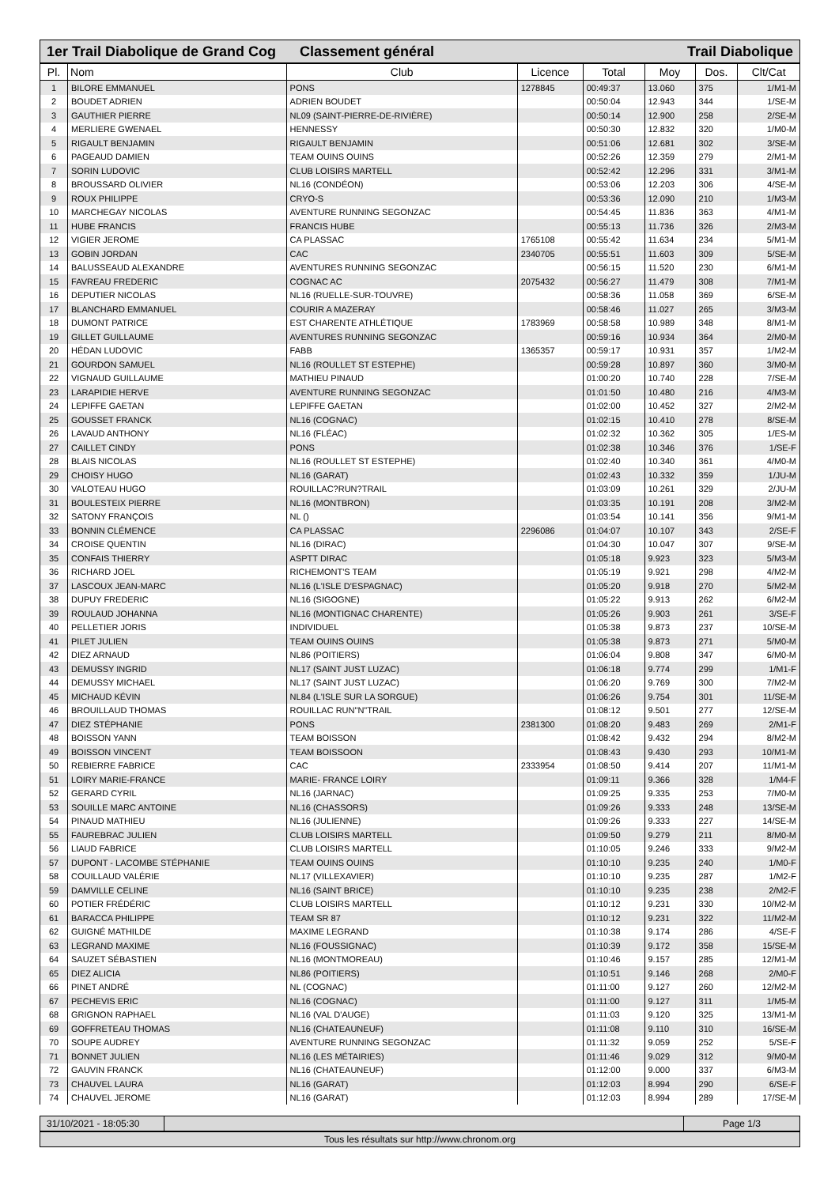1er Trail Diabolique de Grand Cog
Classement général Trail Diabolique
| Pl. | Nom | Club | Licence | Total | Moy | Dos. | Clt/Cat |
| --- | --- | --- | --- | --- | --- | --- | --- |
| 1 | BILORE EMMANUEL | PONS | 1278845 | 00:49:37 | 13.060 | 375 | 1/M1-M |
| 2 | BOUDET ADRIEN | ADRIEN BOUDET | | 00:50:04 | 12.943 | 344 | 1/SE-M |
| 3 | GAUTHIER PIERRE | NL09 (SAINT-PIERRE-DE-RIVIÈRE) | | 00:50:14 | 12.900 | 258 | 2/SE-M |
| 4 | MERLIERE GWENAEL | HENNESSY | | 00:50:30 | 12.832 | 320 | 1/M0-M |
| 5 | RIGAULT BENJAMIN | RIGAULT BENJAMIN | | 00:51:06 | 12.681 | 302 | 3/SE-M |
| 6 | PAGEAUD DAMIEN | TEAM OUINS OUINS | | 00:52:26 | 12.359 | 279 | 2/M1-M |
| 7 | SORIN LUDOVIC | CLUB LOISIRS MARTELL | | 00:52:42 | 12.296 | 331 | 3/M1-M |
| 8 | BROUSSARD OLIVIER | NL16 (CONDÉON) | | 00:53:06 | 12.203 | 306 | 4/SE-M |
| 9 | ROUX PHILIPPE | CRYO-S | | 00:53:36 | 12.090 | 210 | 1/M3-M |
| 10 | MARCHEGAY NICOLAS | AVENTURE RUNNING SEGONZAC | | 00:54:45 | 11.836 | 363 | 4/M1-M |
| 11 | HUBE FRANCIS | FRANCIS HUBE | | 00:55:13 | 11.736 | 326 | 2/M3-M |
| 12 | VIGIER JEROME | CA PLASSAC | 1765108 | 00:55:42 | 11.634 | 234 | 5/M1-M |
| 13 | GOBIN JORDAN | CAC | 2340705 | 00:55:51 | 11.603 | 309 | 5/SE-M |
| 14 | BALUSSEAUD ALEXANDRE | AVENTURES RUNNING SEGONZAC | | 00:56:15 | 11.520 | 230 | 6/M1-M |
| 15 | FAVREAU FREDERIC | COGNAC AC | 2075432 | 00:56:27 | 11.479 | 308 | 7/M1-M |
| 16 | DEPUTIER NICOLAS | NL16 (RUELLE-SUR-TOUVRE) | | 00:58:36 | 11.058 | 369 | 6/SE-M |
| 17 | BLANCHARD EMMANUEL | COURIR A MAZERAY | | 00:58:46 | 11.027 | 265 | 3/M3-M |
| 18 | DUMONT PATRICE | EST CHARENTE ATHLÉTIQUE | 1783969 | 00:58:58 | 10.989 | 348 | 8/M1-M |
| 19 | GILLET GUILLAUME | AVENTURES RUNNING SEGONZAC | | 00:59:16 | 10.934 | 364 | 2/M0-M |
| 20 | HÉDAN LUDOVIC | FABB | 1365357 | 00:59:17 | 10.931 | 357 | 1/M2-M |
| 21 | GOURDON SAMUEL | NL16 (ROULLET ST ESTEPHE) | | 00:59:28 | 10.897 | 360 | 3/M0-M |
| 22 | VIGNAUD GUILLAUME | MATHIEU PINAUD | | 01:00:20 | 10.740 | 228 | 7/SE-M |
| 23 | LARAPIDIE HERVE | AVENTURE RUNNING SEGONZAC | | 01:01:50 | 10.480 | 216 | 4/M3-M |
| 24 | LEPIFFE GAETAN | LEPIFFE GAETAN | | 01:02:00 | 10.452 | 327 | 2/M2-M |
| 25 | GOUSSET FRANCK | NL16 (COGNAC) | | 01:02:15 | 10.410 | 278 | 8/SE-M |
| 26 | LAVAUD ANTHONY | NL16 (FLÉAC) | | 01:02:32 | 10.362 | 305 | 1/ES-M |
| 27 | CAILLET CINDY | PONS | | 01:02:38 | 10.346 | 376 | 1/SE-F |
| 28 | BLAIS NICOLAS | NL16 (ROULLET ST ESTEPHE) | | 01:02:40 | 10.340 | 361 | 4/M0-M |
| 29 | CHOISY HUGO | NL16 (GARAT) | | 01:02:43 | 10.332 | 359 | 1/JU-M |
| 30 | VALOTEAU HUGO | ROUILLAC?RUN?TRAIL | | 01:03:09 | 10.261 | 329 | 2/JU-M |
| 31 | BOULESTEIX PIERRE | NL16 (MONTBRON) | | 01:03:35 | 10.191 | 208 | 3/M2-M |
| 32 | SATONY FRANÇOIS | NL () | | 01:03:54 | 10.141 | 356 | 9/M1-M |
| 33 | BONNIN CLÉMENCE | CA PLASSAC | 2296086 | 01:04:07 | 10.107 | 343 | 2/SE-F |
| 34 | CROISE QUENTIN | NL16 (DIRAC) | | 01:04:30 | 10.047 | 307 | 9/SE-M |
| 35 | CONFAIS THIERRY | ASPTT DIRAC | | 01:05:18 | 9.923 | 323 | 5/M3-M |
| 36 | RICHARD JOEL | RICHEMONT'S TEAM | | 01:05:19 | 9.921 | 298 | 4/M2-M |
| 37 | LASCOUX JEAN-MARC | NL16 (L'ISLE D'ESPAGNAC) | | 01:05:20 | 9.918 | 270 | 5/M2-M |
| 38 | DUPUY FREDERIC | NL16 (SIGOGNE) | | 01:05:22 | 9.913 | 262 | 6/M2-M |
| 39 | ROULAUD JOHANNA | NL16 (MONTIGNAC CHARENTE) | | 01:05:26 | 9.903 | 261 | 3/SE-F |
| 40 | PELLETIER JORIS | INDIVIDUEL | | 01:05:38 | 9.873 | 237 | 10/SE-M |
| 41 | PILET JULIEN | TEAM OUINS OUINS | | 01:05:38 | 9.873 | 271 | 5/M0-M |
| 42 | DIEZ ARNAUD | NL86 (POITIERS) | | 01:06:04 | 9.808 | 347 | 6/M0-M |
| 43 | DEMUSSY INGRID | NL17 (SAINT JUST LUZAC) | | 01:06:18 | 9.774 | 299 | 1/M1-F |
| 44 | DEMUSSY MICHAEL | NL17 (SAINT JUST LUZAC) | | 01:06:20 | 9.769 | 300 | 7/M2-M |
| 45 | MICHAUD KÉVIN | NL84 (L'ISLE SUR LA SORGUE) | | 01:06:26 | 9.754 | 301 | 11/SE-M |
| 46 | BROUILLAUD THOMAS | ROUILLAC RUN"N"TRAIL | | 01:08:12 | 9.501 | 277 | 12/SE-M |
| 47 | DIEZ STÉPHANIE | PONS | 2381300 | 01:08:20 | 9.483 | 269 | 2/M1-F |
| 48 | BOISSON YANN | TEAM BOISSON | | 01:08:42 | 9.432 | 294 | 8/M2-M |
| 49 | BOISSON VINCENT | TEAM BOISSOON | | 01:08:43 | 9.430 | 293 | 10/M1-M |
| 50 | REBIERRE FABRICE | CAC | 2333954 | 01:08:50 | 9.414 | 207 | 11/M1-M |
| 51 | LOIRY MARIE-FRANCE | MARIE- FRANCE LOIRY | | 01:09:11 | 9.366 | 328 | 1/M4-F |
| 52 | GERARD CYRIL | NL16 (JARNAC) | | 01:09:25 | 9.335 | 253 | 7/M0-M |
| 53 | SOUILLE MARC ANTOINE | NL16 (CHASSORS) | | 01:09:26 | 9.333 | 248 | 13/SE-M |
| 54 | PINAUD MATHIEU | NL16 (JULIENNE) | | 01:09:26 | 9.333 | 227 | 14/SE-M |
| 55 | FAUREBRAC JULIEN | CLUB LOISIRS MARTELL | | 01:09:50 | 9.279 | 211 | 8/M0-M |
| 56 | LIAUD FABRICE | CLUB LOISIRS MARTELL | | 01:10:05 | 9.246 | 333 | 9/M2-M |
| 57 | DUPONT - LACOMBE STÉPHANIE | TEAM OUINS OUINS | | 01:10:10 | 9.235 | 240 | 1/M0-F |
| 58 | COUILLAUD VALÉRIE | NL17 (VILLEXAVIER) | | 01:10:10 | 9.235 | 287 | 1/M2-F |
| 59 | DAMVILLE CELINE | NL16 (SAINT BRICE) | | 01:10:10 | 9.235 | 238 | 2/M2-F |
| 60 | POTIER FRÉDÉRIC | CLUB LOISIRS MARTELL | | 01:10:12 | 9.231 | 330 | 10/M2-M |
| 61 | BARACCA PHILIPPE | TEAM SR 87 | | 01:10:12 | 9.231 | 322 | 11/M2-M |
| 62 | GUIGNÉ MATHILDE | MAXIME LEGRAND | | 01:10:38 | 9.174 | 286 | 4/SE-F |
| 63 | LEGRAND MAXIME | NL16 (FOUSSIGNAC) | | 01:10:39 | 9.172 | 358 | 15/SE-M |
| 64 | SAUZET SÉBASTIEN | NL16 (MONTMOREAU) | | 01:10:46 | 9.157 | 285 | 12/M1-M |
| 65 | DIEZ ALICIA | NL86 (POITIERS) | | 01:10:51 | 9.146 | 268 | 2/M0-F |
| 66 | PINET ANDRÉ | NL (COGNAC) | | 01:11:00 | 9.127 | 260 | 12/M2-M |
| 67 | PECHEVIS ERIC | NL16 (COGNAC) | | 01:11:00 | 9.127 | 311 | 1/M5-M |
| 68 | GRIGNON RAPHAEL | NL16 (VAL D'AUGE) | | 01:11:03 | 9.120 | 325 | 13/M1-M |
| 69 | GOFFRETEAU THOMAS | NL16 (CHATEAUNEUF) | | 01:11:08 | 9.110 | 310 | 16/SE-M |
| 70 | SOUPE AUDREY | AVENTURE RUNNING SEGONZAC | | 01:11:32 | 9.059 | 252 | 5/SE-F |
| 71 | BONNET JULIEN | NL16 (LES MÉTAIRIES) | | 01:11:46 | 9.029 | 312 | 9/M0-M |
| 72 | GAUVIN FRANCK | NL16 (CHATEAUNEUF) | | 01:12:00 | 9.000 | 337 | 6/M3-M |
| 73 | CHAUVEL LAURA | NL16 (GARAT) | | 01:12:03 | 8.994 | 290 | 6/SE-F |
| 74 | CHAUVEL JEROME | NL16 (GARAT) | | 01:12:03 | 8.994 | 289 | 17/SE-M |
31/10/2021 - 18:05:30
Page 1/3
Tous les résultats sur http://www.chronom.org